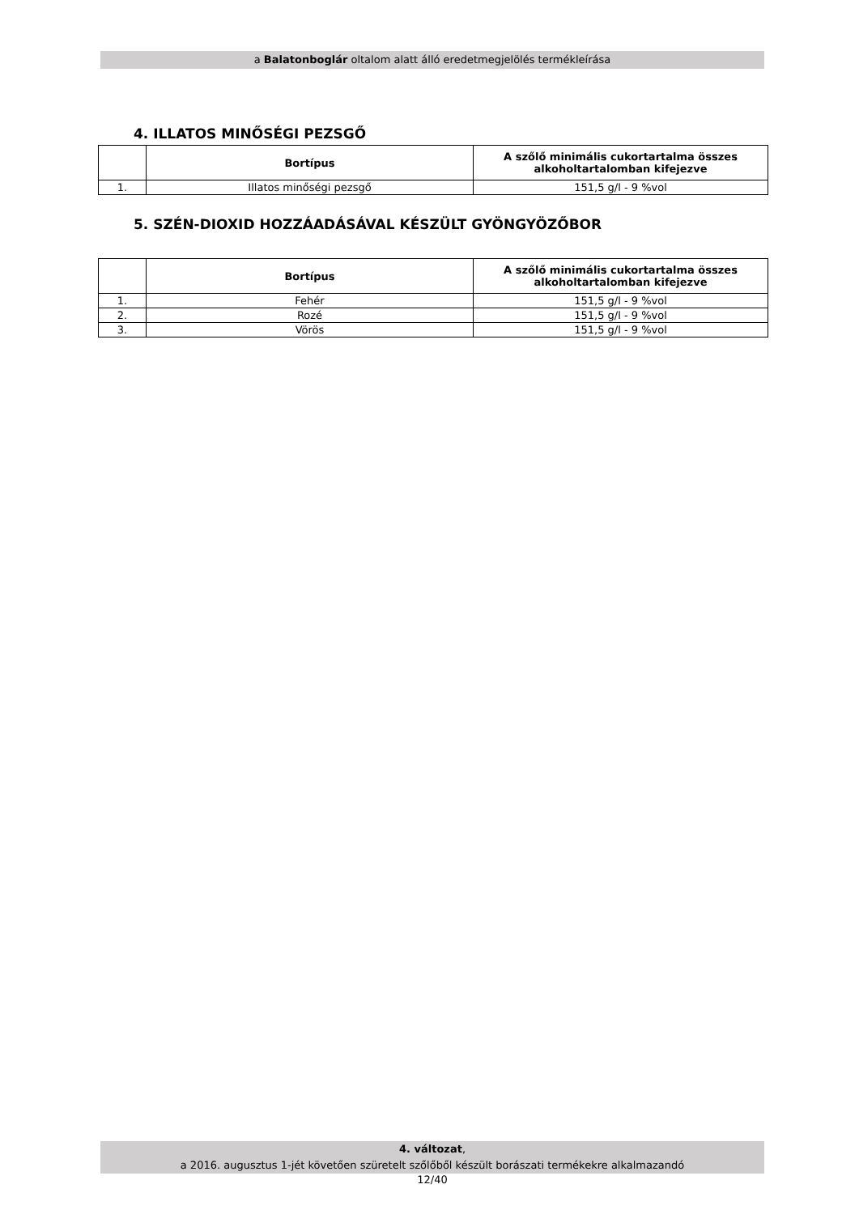a Balatonboglár oltalom alatt álló eredetmegjelölés termékleírása
4. ILLATOS MINŐSÉGI PEZSGŐ
| | Bortípus | A szőlő minimális cukortartalma összes alkoholtartalomban kifejezve |
| --- | --- | --- |
| 1. | Illatos minőségi pezsgő | 151,5 g/l - 9 %vol |
5. SZÉN-DIOXID HOZZÁADÁSÁVAL KÉSZÜLT GYÖNGYÖZŐBOR
| | Bortípus | A szőlő minimális cukortartalma összes alkoholtartalomban kifejezve |
| --- | --- | --- |
| 1. | Fehér | 151,5 g/l - 9 %vol |
| 2. | Rozé | 151,5 g/l - 9 %vol |
| 3. | Vörös | 151,5 g/l - 9 %vol |
4. változat,
a 2016. augusztus 1-jét követően szüretelt szőlőből készült borászati termékekre alkalmazandó
12/40